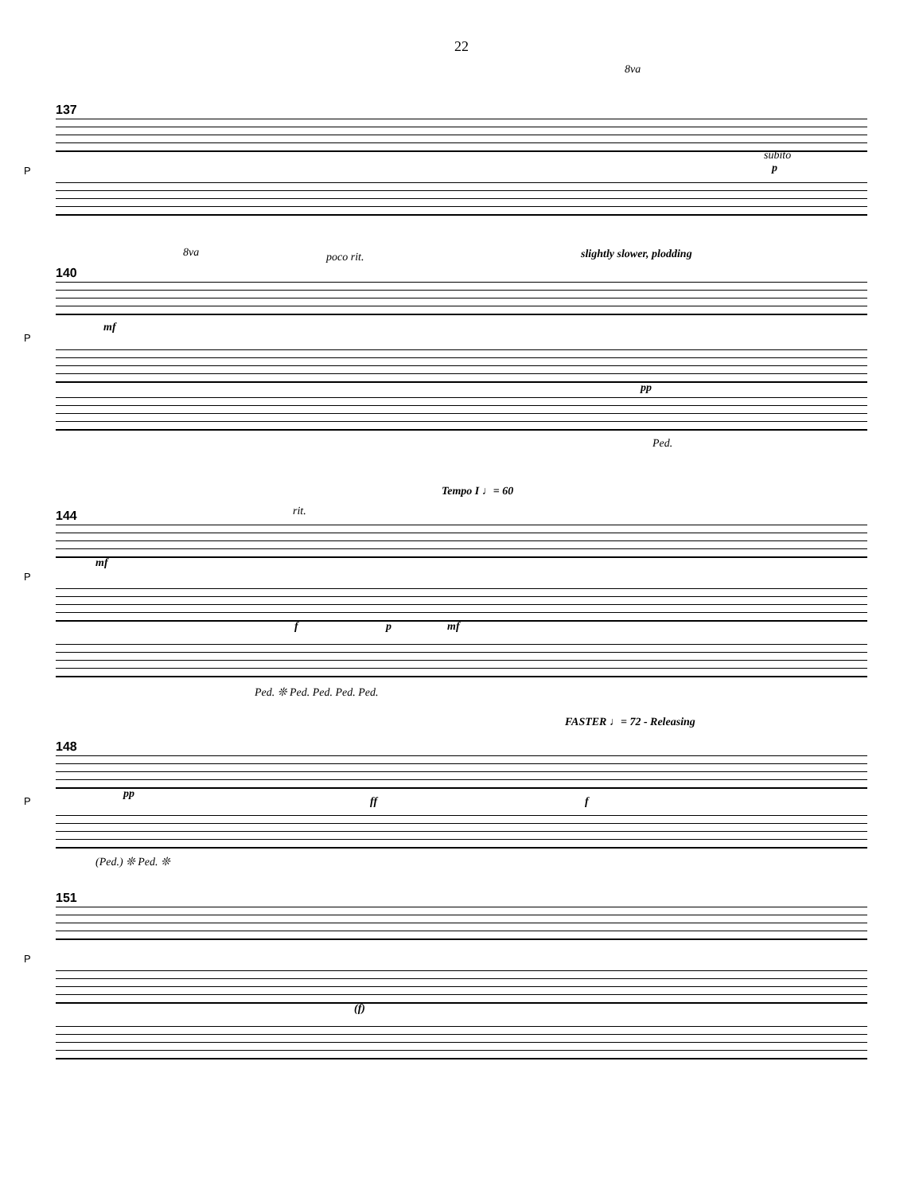22
8va
137
subito
p
P
8va poco rit. slightly slower, plodding
140
mf
P
pp
Ped.
Tempo I ♩= 60
rit.
144
mf
P
f p mf
Ped. ❊ Ped. Ped. Ped. Ped.
FASTER ♩= 72 - Releasing
148
pp
ff f
P
(Ped.) ❊ Ped. ❊
151
P
(f)